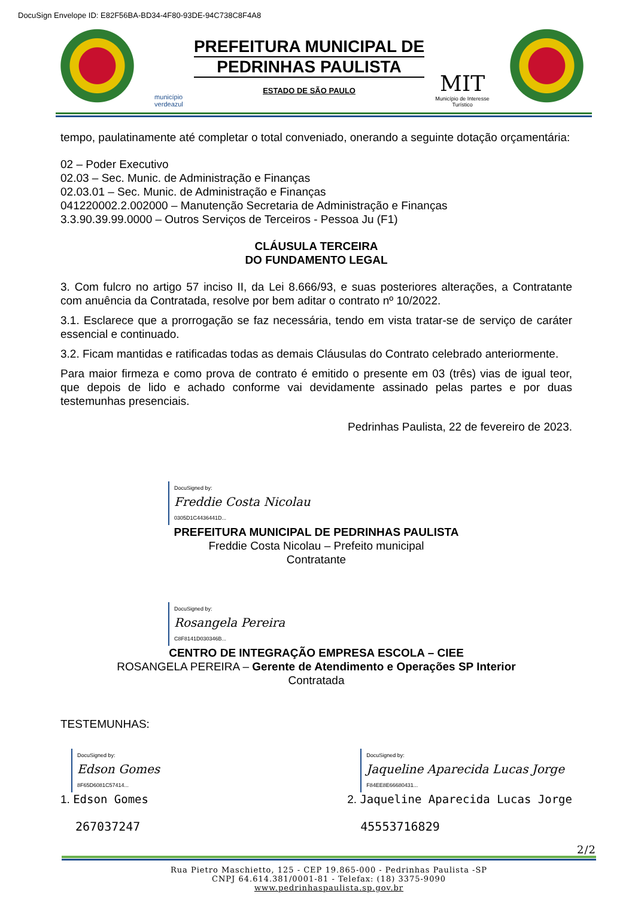DocuSign Envelope ID: E82F56BA-BD34-4F80-93DE-94C738C8F4A8
município
verdeazul
PREFEITURA MUNICIPAL DE
PEDRINHAS PAULISTA
ESTADO DE SÃO PAULO
MIT
Município de Interesse
Turístico
tempo, paulatinamente até completar o total conveniado, onerando a seguinte dotação orçamentária:
02 – Poder Executivo
02.03 – Sec. Munic. de Administração e Finanças
02.03.01 – Sec. Munic. de Administração e Finanças
041220002.2.002000 – Manutenção Secretaria de Administração e Finanças
3.3.90.39.99.0000 – Outros Serviços de Terceiros - Pessoa Ju (F1)
CLÁUSULA TERCEIRA
DO FUNDAMENTO LEGAL
3. Com fulcro no artigo 57 inciso II, da Lei 8.666/93, e suas posteriores alterações, a Contratante com anuência da Contratada, resolve por bem aditar o contrato nº 10/2022.
3.1. Esclarece que a prorrogação se faz necessária, tendo em vista tratar-se de serviço de caráter essencial e continuado.
3.2. Ficam mantidas e ratificadas todas as demais Cláusulas do Contrato celebrado anteriormente.
Para maior firmeza e como prova de contrato é emitido o presente em 03 (três) vias de igual teor, que depois de lido e achado conforme vai devidamente assinado pelas partes e por duas testemunhas presenciais.
Pedrinhas Paulista, 22 de fevereiro de 2023.
DocuSigned by:
Freddie Costa Nicolau
0305D1C4436441D...
PREFEITURA MUNICIPAL DE PEDRINHAS PAULISTA
Freddie Costa Nicolau – Prefeito municipal
Contratante
DocuSigned by:
Rosangela Pereira
C8F8141D030346B...
CENTRO DE INTEGRAÇÃO EMPRESA ESCOLA – CIEE
ROSANGELA PEREIRA – Gerente de Atendimento e Operações SP Interior
Contratada
TESTEMUNHAS:
DocuSigned by:
Edson Gomes
8F65D6081C57414...
1. Edson Gomes
267037247
DocuSigned by:
Jaqueline Aparecida Lucas Jorge
F84EE8E66680431...
2. Jaqueline Aparecida Lucas Jorge
45553716829
2/2
Rua Pietro Maschietto, 125 - CEP 19.865-000 - Pedrinhas Paulista -SP
CNPJ 64.614.381/0001-81 - Telefax: (18) 3375-9090
www.pedrinhaspaulista.sp.gov.br